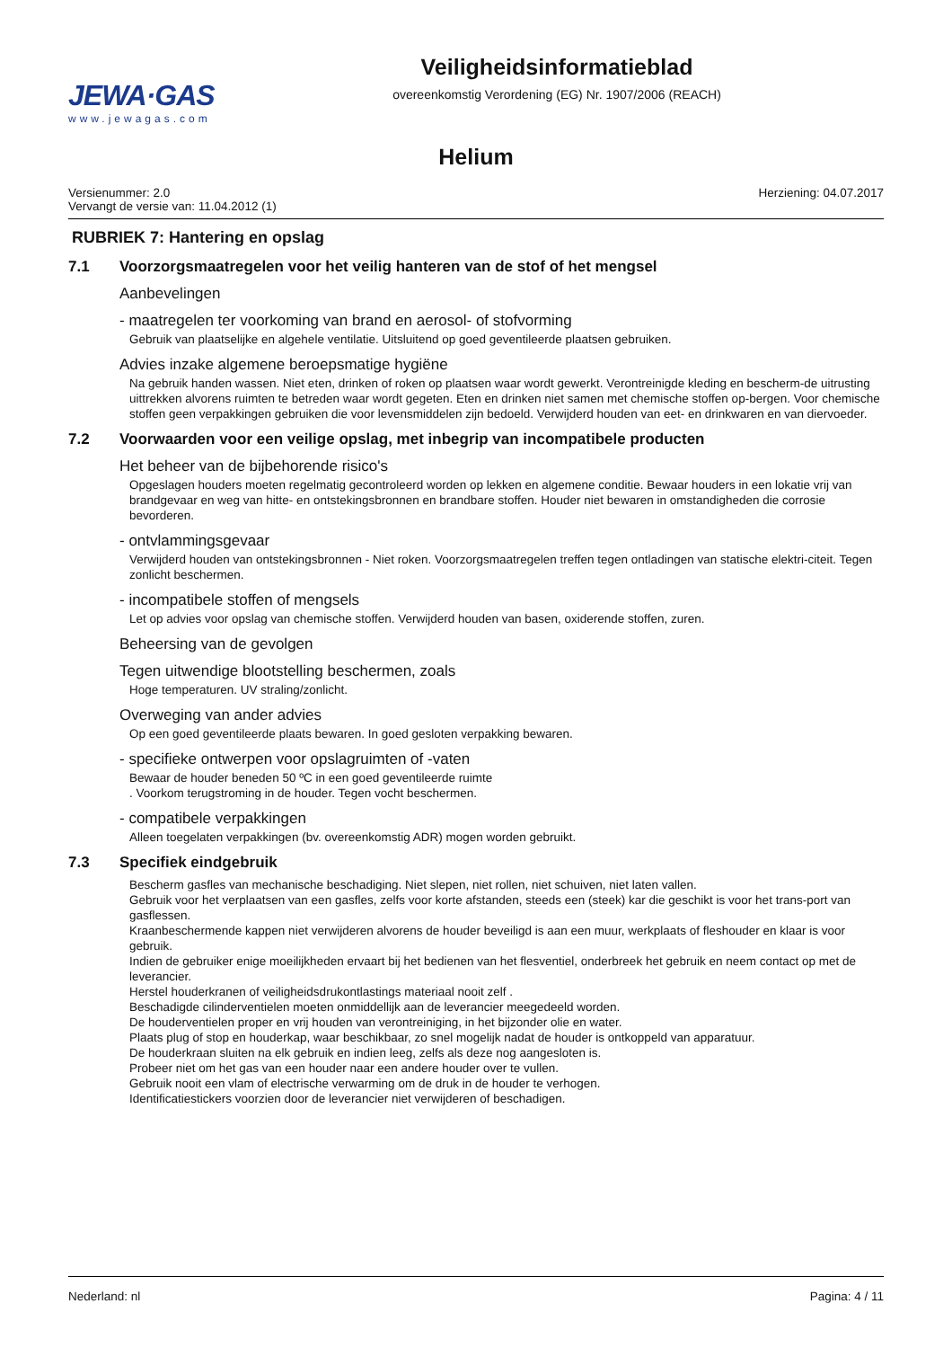JEWA·GAS
www.jewagas.com
Veiligheidsinformatieblad
overeenkomstig Verordening (EG) Nr. 1907/2006 (REACH)
Helium
Versienummer: 2.0
Vervangt de versie van: 11.04.2012 (1)
Herziening: 04.07.2017
RUBRIEK 7: Hantering en opslag
7.1 Voorzorgsmaatregelen voor het veilig hanteren van de stof of het mengsel
Aanbevelingen
- maatregelen ter voorkoming van brand en aerosol- of stofvorming
Gebruik van plaatselijke en algehele ventilatie. Uitsluitend op goed geventileerde plaatsen gebruiken.
Advies inzake algemene beroepsmatige hygiëne
Na gebruik handen wassen. Niet eten, drinken of roken op plaatsen waar wordt gewerkt. Verontreinigde kleding en bescherm-de uitrusting uittrekken alvorens ruimten te betreden waar wordt gegeten. Eten en drinken niet samen met chemische stoffen op-bergen. Voor chemische stoffen geen verpakkingen gebruiken die voor levensmiddelen zijn bedoeld. Verwijderd houden van eet- en drinkwaren en van diervoeder.
7.2 Voorwaarden voor een veilige opslag, met inbegrip van incompatibele producten
Het beheer van de bijbehorende risico's
Opgeslagen houders moeten regelmatig gecontroleerd worden op lekken en algemene conditie. Bewaar houders in een lokatie vrij van brandgevaar en weg van hitte- en ontstekingsbronnen en brandbare stoffen. Houder niet bewaren in omstandigheden die corrosie bevorderen.
- ontvlammingsgevaar
Verwijderd houden van ontstekingsbronnen - Niet roken. Voorzorgsmaatregelen treffen tegen ontladingen van statische elektri-citeit. Tegen zonlicht beschermen.
- incompatibele stoffen of mengsels
Let op advies voor opslag van chemische stoffen. Verwijderd houden van basen, oxiderende stoffen, zuren.
Beheersing van de gevolgen
Tegen uitwendige blootstelling beschermen, zoals
Hoge temperaturen. UV straling/zonlicht.
Overweging van ander advies
Op een goed geventileerde plaats bewaren. In goed gesloten verpakking bewaren.
- specifieke ontwerpen voor opslagruimten of -vaten
Bewaar de houder beneden 50 ºC in een goed geventileerde ruimte
. Voorkom terugstroming in de houder. Tegen vocht beschermen.
- compatibele verpakkingen
Alleen toegelaten verpakkingen (bv. overeenkomstig ADR) mogen worden gebruikt.
7.3 Specifiek eindgebruik
Bescherm gasfles van mechanische beschadiging. Niet slepen, niet rollen, niet schuiven, niet laten vallen.
Gebruik voor het verplaatsen van een gasfles, zelfs voor korte afstanden, steeds een (steek) kar die geschikt is voor het trans-port van gasflessen.
Kraanbeschermende kappen niet verwijderen alvorens de houder beveiligd is aan een muur, werkplaats of fleshouder en klaar is voor gebruik.
Indien de gebruiker enige moeilijkheden ervaart bij het bedienen van het flesventiel, onderbreek het gebruik en neem contact op met de leverancier.
Herstel houderkranen of veiligheidsdrukontlastings materiaal nooit zelf .
Beschadigde cilinderventielen moeten onmiddellijk aan de leverancier meegedeeld worden.
De houderventielen proper en vrij houden van verontreiniging, in het bijzonder olie en water.
Plaats plug of stop en houderkap, waar beschikbaar, zo snel mogelijk nadat de houder is ontkoppeld van apparatuur.
De houderkraan sluiten na elk gebruik en indien leeg, zelfs als deze nog aangesloten is.
Probeer niet om het gas van een houder naar een andere houder over te vullen.
Gebruik nooit een vlam of electrische verwarming om de druk in de houder te verhogen.
Identificatiestickers voorzien door de leverancier niet verwijderen of beschadigen.
Nederland: nl Pagina: 4 / 11